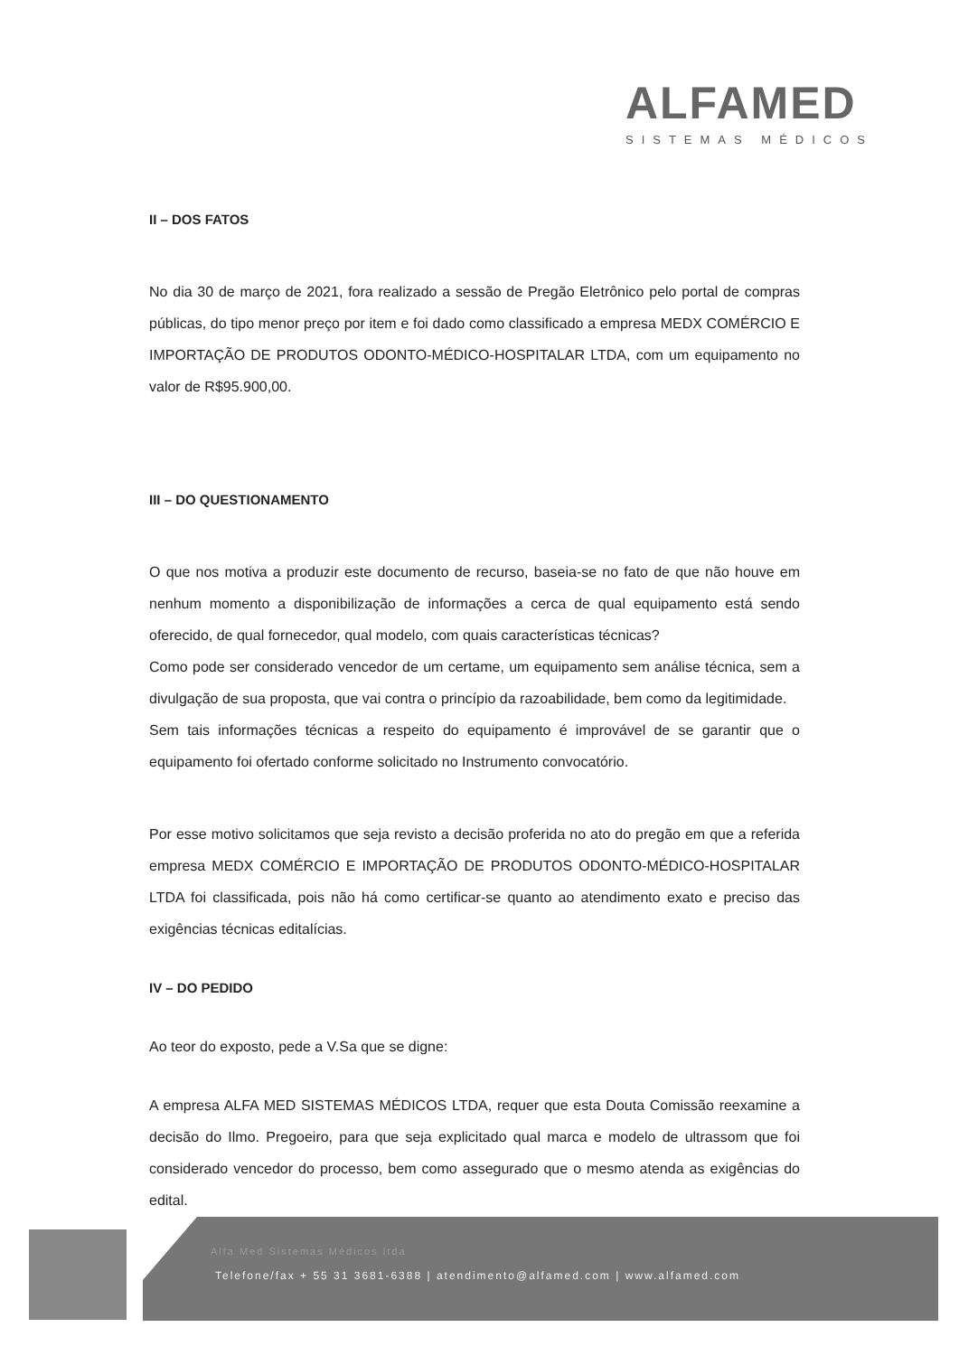ALFAMED
SISTEMAS MÉDICOS
II – DOS FATOS
No dia 30 de março de 2021, fora realizado a sessão de Pregão Eletrônico pelo portal de compras públicas, do tipo menor preço por item e foi dado como classificado a empresa MEDX COMÉRCIO E IMPORTAÇÃO DE PRODUTOS ODONTO-MÉDICO-HOSPITALAR LTDA, com um equipamento no valor de R$95.900,00.
III – DO QUESTIONAMENTO
O que nos motiva a produzir este documento de recurso, baseia-se no fato de que não houve em nenhum momento a disponibilização de informações a cerca de qual equipamento está sendo oferecido, de qual fornecedor, qual modelo, com quais características técnicas?
Como pode ser considerado vencedor de um certame, um equipamento sem análise técnica, sem a divulgação de sua proposta, que vai contra o princípio da razoabilidade, bem como da legitimidade.
Sem tais informações técnicas a respeito do equipamento é improvável de se garantir que o equipamento foi ofertado conforme solicitado no Instrumento convocatório.
Por esse motivo solicitamos que seja revisto a decisão proferida no ato do pregão em que a referida empresa MEDX COMÉRCIO E IMPORTAÇÃO DE PRODUTOS ODONTO-MÉDICO-HOSPITALAR LTDA foi classificada, pois não há como certificar-se quanto ao atendimento exato e preciso das exigências técnicas editalícias.
IV – DO PEDIDO
Ao teor do exposto, pede a V.Sa que se digne:
A empresa ALFA MED SISTEMAS MÉDICOS LTDA, requer que esta Douta Comissão reexamine a decisão do Ilmo. Pregoeiro, para que seja explicitado qual marca e modelo de ultrassom que foi considerado vencedor do processo, bem como assegurado que o mesmo atenda as exigências do edital.
Alfa Med Sistemas Médicos ltda
Telefone/fax + 55 31 3681-6388 | atendimento@alfamed.com | www.alfamed.com